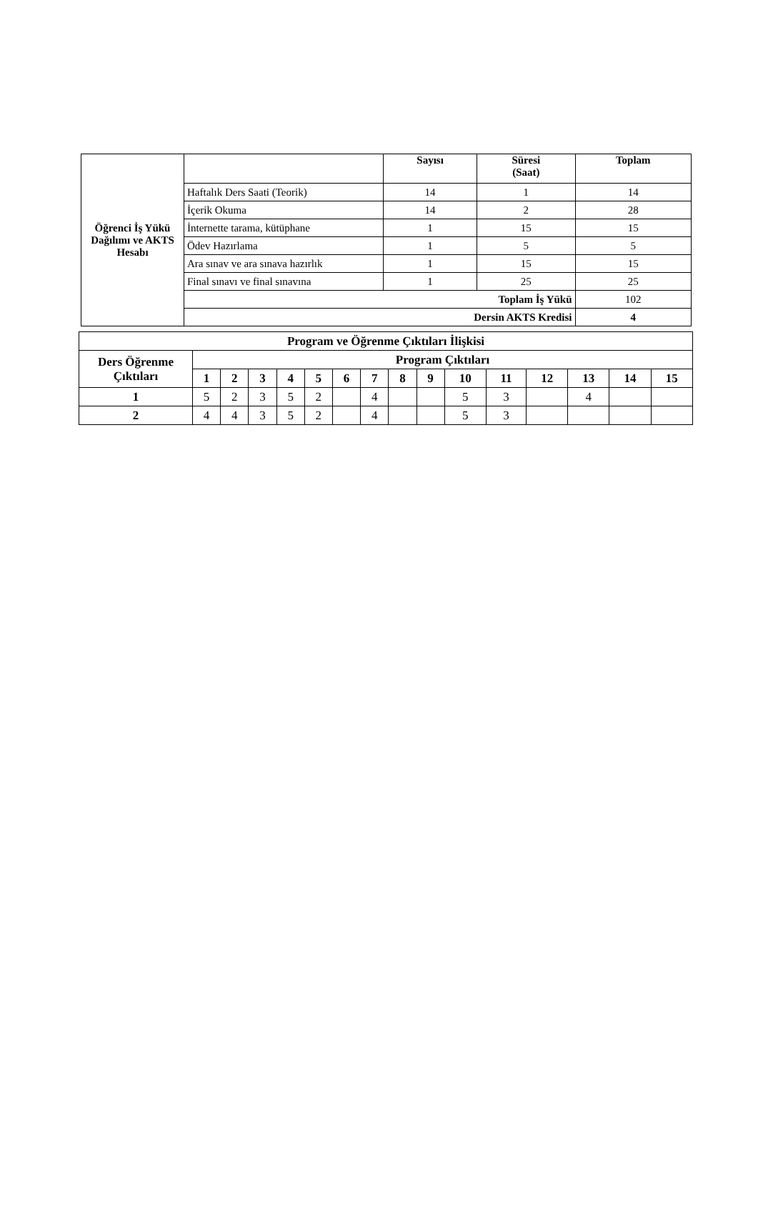| Öğrenci İş Yükü Dağılımı ve AKTS Hesabı | | Sayısı | Süresi (Saat) | Toplam |
| --- | --- | --- | --- | --- |
| | Haftalık Ders Saati (Teorik) | 14 | 1 | 14 |
| | İçerik Okuma | 14 | 2 | 28 |
| | İnternette tarama, kütüphane | 1 | 15 | 15 |
| | Ödev Hazırlama | 1 | 5 | 5 |
| | Ara sınav ve ara sınava hazırlık | 1 | 15 | 15 |
| | Final sınavı ve final sınavına | 1 | 25 | 25 |
| | Toplam İş Yükü | | | 102 |
| | Dersin AKTS Kredisi | | | 4 |
| Program ve Öğrenme Çıktıları İlişkisi | | | | | | | | | | | | | | | |
| --- | --- | --- | --- | --- | --- | --- | --- | --- | --- | --- | --- | --- | --- | --- | --- |
| Ders Öğrenme Çıktıları | Program Çıktıları | | | | | | | | | | | | | | |
| | 1 | 2 | 3 | 4 | 5 | 6 | 7 | 8 | 9 | 10 | 11 | 12 | 13 | 14 | 15 |
| 1 | 5 | 2 | 3 | 5 | 2 | | 4 | | | 5 | 3 | | 4 | | |
| 2 | 4 | 4 | 3 | 5 | 2 | | 4 | | | 5 | 3 | | | | |